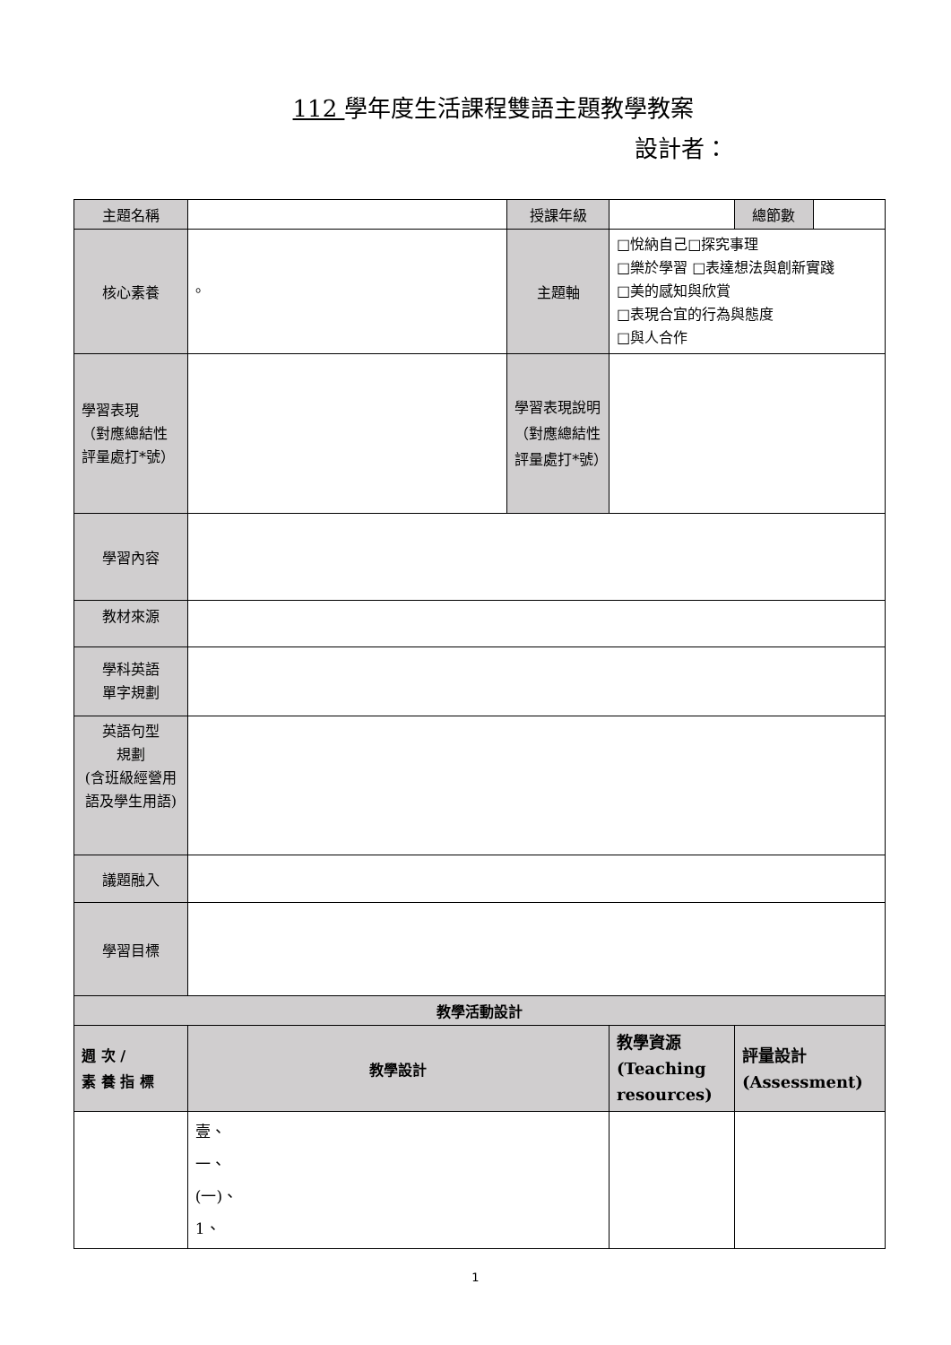112 學年度生活課程雙語主題教學教案
設計者：
| 主題名稱 | | 授課年級 | | 總節數 | |
| 核心素養 | 。 | 主題軸 | □悅納自己□探究事理 □樂於學習 □表達想法與創新實踐 □美的感知與欣賞 □表現合宜的行為與態度 □與人合作 | | |
| 學習表現 （對應總結性評量處打*號） | | 學習表現說明（對應總結性評量處打*號） | | | |
| 學習內容 | | | | | |
| 教材來源 | | | | | |
| 學科英語 單字規劃 | | | | | |
| 英語句型 規劃 (含班級經營用語及學生用語) | | | | | |
| 議題融入 | | | | | |
| 學習目標 | | | | | |
| 教學活動設計 | | | | | |
| 週 次 / 素 養 指 標 | 教學設計 | | 教學資源 (Teaching resources) | 評量設計 (Assessment) | |
| | 壹、 一、 (一)、 1、 | | | | |
1